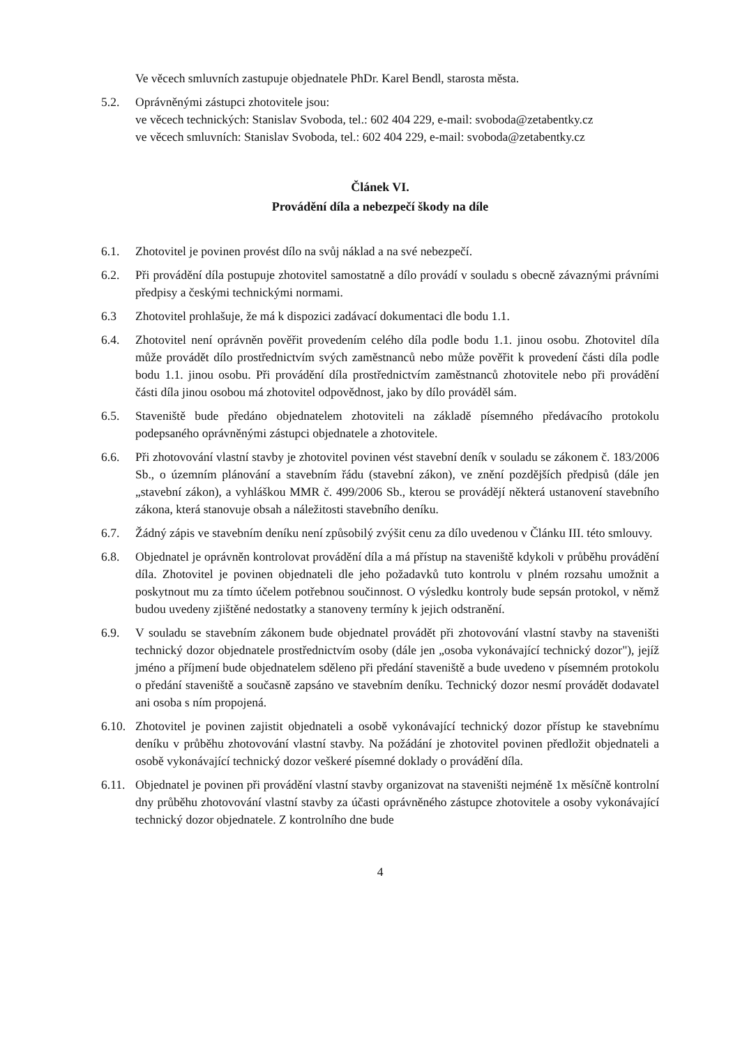Ve věcech smluvních zastupuje objednatele PhDr. Karel Bendl, starosta města.
5.2. Oprávněnými zástupci zhotovitele jsou:
ve věcech technických: Stanislav Svoboda, tel.: 602 404 229, e-mail: svoboda@zetabentky.cz
ve věcech smluvních: Stanislav Svoboda, tel.: 602 404 229, e-mail: svoboda@zetabentky.cz
Článek VI.
Provádění díla a nebezpečí škody na díle
6.1. Zhotovitel je povinen provést dílo na svůj náklad a na své nebezpečí.
6.2. Při provádění díla postupuje zhotovitel samostatně a dílo provádí v souladu s obecně závaznými právními předpisy a českými technickými normami.
6.3 Zhotovitel prohlašuje, že má k dispozici zadávací dokumentaci dle bodu 1.1.
6.4. Zhotovitel není oprávněn pověřit provedením celého díla podle bodu 1.1. jinou osobu. Zhotovitel díla může provádět dílo prostřednictvím svých zaměstnanců nebo může pověřit k provedení části díla podle bodu 1.1. jinou osobu. Při provádění díla prostřednictvím zaměstnanců zhotovitele nebo při provádění části díla jinou osobou má zhotovitel odpovědnost, jako by dílo prováděl sám.
6.5. Staveniště bude předáno objednatelem zhotoviteli na základě písemného předávacího protokolu podepsaného oprávněnými zástupci objednatele a zhotovitele.
6.6. Při zhotovování vlastní stavby je zhotovitel povinen vést stavební deník v souladu se zákonem č. 183/2006 Sb., o územním plánování a stavebním řádu (stavební zákon), ve znění pozdějších předpisů (dále jen „stavební zákon), a vyhláškou MMR č. 499/2006 Sb., kterou se provádějí některá ustanovení stavebního zákona, která stanovuje obsah a náležitosti stavebního deníku.
6.7. Žádný zápis ve stavebním deníku není způsobilý zvýšit cenu za dílo uvedenou v Článku III. této smlouvy.
6.8. Objednatel je oprávněn kontrolovat provádění díla a má přístup na staveniště kdykoli v průběhu provádění díla. Zhotovitel je povinen objednateli dle jeho požadavků tuto kontrolu v plném rozsahu umožnit a poskytnout mu za tímto účelem potřebnou součinnost. O výsledku kontroly bude sepsán protokol, v němž budou uvedeny zjištěné nedostatky a stanoveny termíny k jejich odstranění.
6.9. V souladu se stavebním zákonem bude objednatel provádět při zhotovování vlastní stavby na staveništi technický dozor objednatele prostřednictvím osoby (dále jen „osoba vykonávající technický dozor"), jejíž jméno a příjmení bude objednatelem sděleno při předání staveniště a bude uvedeno v písemném protokolu o předání staveniště a současně zapsáno ve stavebním deníku. Technický dozor nesmí provádět dodavatel ani osoba s ním propojená.
6.10.
Zhotovitel je povinen zajistit objednateli a osobě vykonávající technický dozor přístup ke stavebnímu deníku v průběhu zhotovování vlastní stavby. Na požádání je zhotovitel povinen předložit objednateli a osobě vykonávající technický dozor veškeré písemné doklady o provádění díla.
6.11.
Objednatel je povinen při provádění vlastní stavby organizovat na staveništi nejméně 1x měsíčně kontrolní dny průběhu zhotovování vlastní stavby za účasti oprávněného zástupce zhotovitele a osoby vykonávající technický dozor objednatele. Z kontrolního dne bude
4